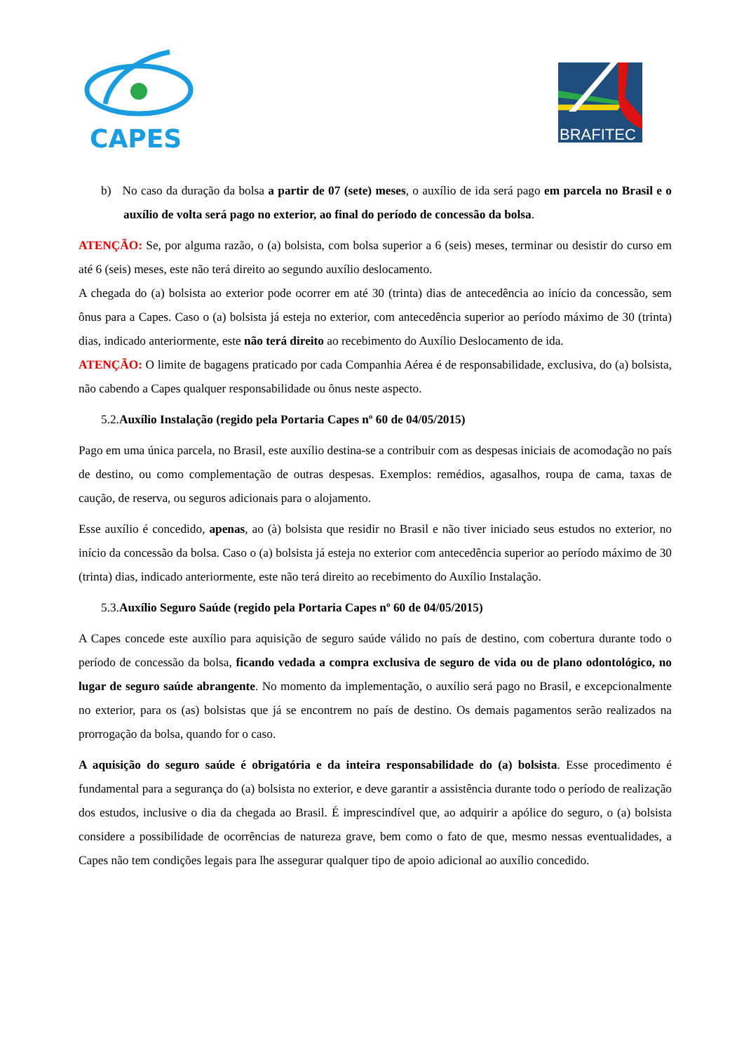CAPES
BRAFITEC
b) No caso da duração da bolsa a partir de 07 (sete) meses, o auxílio de ida será pago em parcela no Brasil e o auxílio de volta será pago no exterior, ao final do período de concessão da bolsa.
ATENÇÃO: Se, por alguma razão, o (a) bolsista, com bolsa superior a 6 (seis) meses, terminar ou desistir do curso em até 6 (seis) meses, este não terá direito ao segundo auxílio deslocamento.
A chegada do (a) bolsista ao exterior pode ocorrer em até 30 (trinta) dias de antecedência ao início da concessão, sem ônus para a Capes. Caso o (a) bolsista já esteja no exterior, com antecedência superior ao período máximo de 30 (trinta) dias, indicado anteriormente, este não terá direito ao recebimento do Auxílio Deslocamento de ida.
ATENÇÃO: O limite de bagagens praticado por cada Companhia Aérea é de responsabilidade, exclusiva, do (a) bolsista, não cabendo a Capes qualquer responsabilidade ou ônus neste aspecto.
5.2.Auxílio Instalação (regido pela Portaria Capes nº 60 de 04/05/2015)
Pago em uma única parcela, no Brasil, este auxílio destina-se a contribuir com as despesas iniciais de acomodação no país de destino, ou como complementação de outras despesas. Exemplos: remédios, agasalhos, roupa de cama, taxas de caução, de reserva, ou seguros adicionais para o alojamento.
Esse auxílio é concedido, apenas, ao (à) bolsista que residir no Brasil e não tiver iniciado seus estudos no exterior, no início da concessão da bolsa. Caso o (a) bolsista já esteja no exterior com antecedência superior ao período máximo de 30 (trinta) dias, indicado anteriormente, este não terá direito ao recebimento do Auxílio Instalação.
5.3.Auxílio Seguro Saúde (regido pela Portaria Capes nº 60 de 04/05/2015)
A Capes concede este auxílio para aquisição de seguro saúde válido no país de destino, com cobertura durante todo o período de concessão da bolsa, ficando vedada a compra exclusiva de seguro de vida ou de plano odontológico, no lugar de seguro saúde abrangente. No momento da implementação, o auxílio será pago no Brasil, e excepcionalmente no exterior, para os (as) bolsistas que já se encontrem no país de destino. Os demais pagamentos serão realizados na prorrogação da bolsa, quando for o caso.
A aquisição do seguro saúde é obrigatória e da inteira responsabilidade do (a) bolsista. Esse procedimento é fundamental para a segurança do (a) bolsista no exterior, e deve garantir a assistência durante todo o período de realização dos estudos, inclusive o dia da chegada ao Brasil. É imprescindível que, ao adquirir a apólice do seguro, o (a) bolsista considere a possibilidade de ocorrências de natureza grave, bem como o fato de que, mesmo nessas eventualidades, a Capes não tem condições legais para lhe assegurar qualquer tipo de apoio adicional ao auxílio concedido.